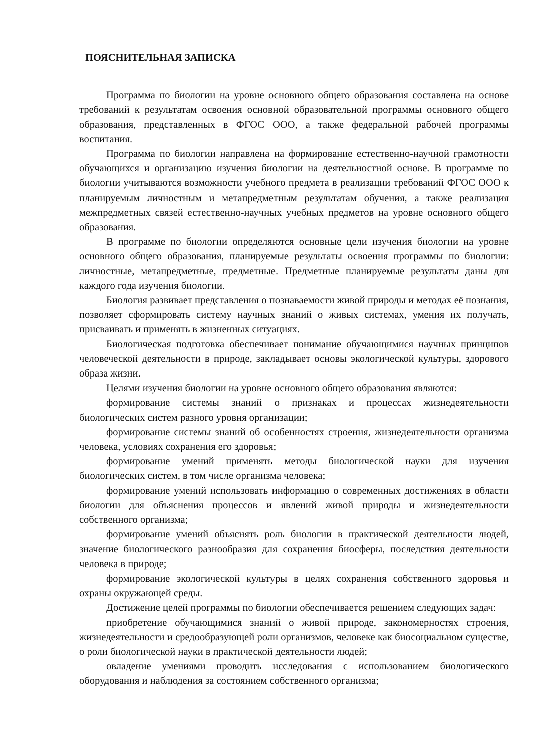ПОЯСНИТЕЛЬНАЯ ЗАПИСКА
Программа по биологии на уровне основного общего образования составлена на основе требований к результатам освоения основной образовательной программы основного общего образования, представленных в ФГОС ООО, а также федеральной рабочей программы воспитания.
Программа по биологии направлена на формирование естественно-научной грамотности обучающихся и организацию изучения биологии на деятельностной основе. В программе по биологии учитываются возможности учебного предмета в реализации требований ФГОС ООО к планируемым личностным и метапредметным результатам обучения, а также реализация межпредметных связей естественно-научных учебных предметов на уровне основного общего образования.
В программе по биологии определяются основные цели изучения биологии на уровне основного общего образования, планируемые результаты освоения программы по биологии: личностные, метапредметные, предметные. Предметные планируемые результаты даны для каждого года изучения биологии.
Биология развивает представления о познаваемости живой природы и методах её познания, позволяет сформировать систему научных знаний о живых системах, умения их получать, присваивать и применять в жизненных ситуациях.
Биологическая подготовка обеспечивает понимание обучающимися научных принципов человеческой деятельности в природе, закладывает основы экологической культуры, здорового образа жизни.
Целями изучения биологии на уровне основного общего образования являются:
формирование системы знаний о признаках и процессах жизнедеятельности биологических систем разного уровня организации;
формирование системы знаний об особенностях строения, жизнедеятельности организма человека, условиях сохранения его здоровья;
формирование умений применять методы биологической науки для изучения биологических систем, в том числе организма человека;
формирование умений использовать информацию о современных достижениях в области биологии для объяснения процессов и явлений живой природы и жизнедеятельности собственного организма;
формирование умений объяснять роль биологии в практической деятельности людей, значение биологического разнообразия для сохранения биосферы, последствия деятельности человека в природе;
формирование экологической культуры в целях сохранения собственного здоровья и охраны окружающей среды.
Достижение целей программы по биологии обеспечивается решением следующих задач:
приобретение обучающимися знаний о живой природе, закономерностях строения, жизнедеятельности и средообразующей роли организмов, человеке как биосоциальном существе, о роли биологической науки в практической деятельности людей;
овладение умениями проводить исследования с использованием биологического оборудования и наблюдения за состоянием собственного организма;